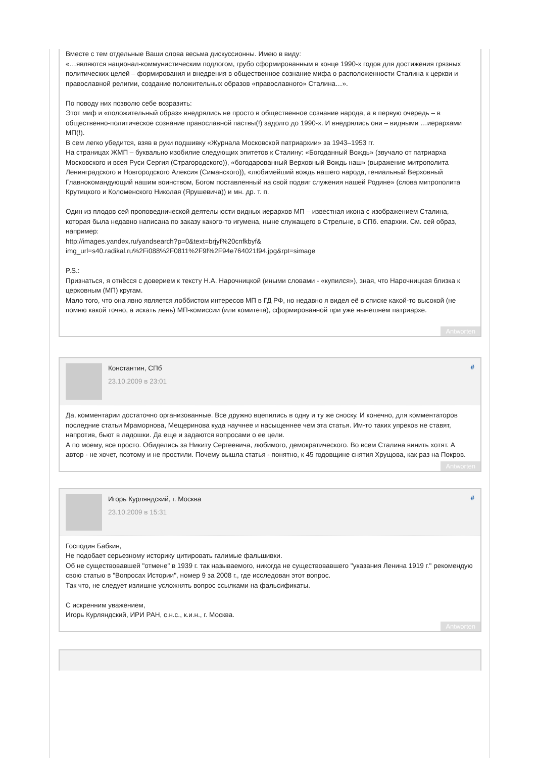Вместе с тем отдельные Ваши слова весьма дискуссионны. Имею в виду:
«…являются национал-коммунистическим подлогом, грубо сформированным в конце 1990-х годов для достижения грязных политических целей – формирования и внедрения в общественное сознание мифа о расположенности Сталина к церкви и православной религии, создание положительных образов «православного» Сталина…».
По поводу них позволю себе возразить:
Этот миф и «положительный образ» внедрялись не просто в общественное сознание народа, а в первую очередь – в общественно-политическое сознание православной паствы(!) задолго до 1990-х. И внедрялись они – видными …иерархами МП(!).
В сем легко убедится, взяв в руки подшивку «Журнала Московской патриархии» за 1943–1953 гг.
На страницах ЖМП – буквально изобилие следующих эпитетов к Сталину: «Богоданный Вождь» (звучало от патриарха Московского и всея Руси Сергия (Страгородского)), «богодарованный Верховный Вождь наш» (выражение митрополита Ленинградского и Новгородского Алексия (Симанского)), «любимейший вождь нашего народа, гениальный Верховный Главнокомандующий нашим воинством, Богом поставленный на свой подвиг служения нашей Родине» (слова митрополита Крутицкого и Коломенского Николая (Ярушевича)) и мн. др. т. п.
Один из плодов сей проповеднической деятельности видных иерархов МП – известная икона с изображением Сталина, которая была недавно написана по заказу какого-то игумена, ныне служащего в Стрельне, в СПб. епархии. См. сей образ, например:
http://images.yandex.ru/yandsearch?p=0&text=brjyf%20cnfkbyf&
img_url=s40.radikal.ru%2Fi088%2F0811%2F9f%2F94e764021f94.jpg&rpt=simage
P.S.:
Признаться, я отнёсся с доверием к тексту Н.А. Нарочницкой (иными словами - «купился»), зная, что Нарочницкая близка к церковным (МП) кругам.
Мало того, что она явно является лоббистом интересов МП в ГД РФ, но недавно я видел её в списке какой-то высокой (не помню какой точно, а искать лень) МП-комиссии (или комитета), сформированной при уже нынешнем патриархе.
Antworten
Константин, СПб
23.10.2009 в 23:01
#
Да, комментарии достаточно организованные. Все дружно вцепились в одну и ту же сноску. И конечно, для комментаторов последние статьи Мраморнова, Мещеринова куда научнее и насыщеннее чем эта статья. Им-то таких упреков не ставят, напротив, бьют в ладошки. Да еще и задаются вопросами о ее цели.
А по моему, все просто. Обиделись за Никиту Сергеевича, любимого, демократического. Во всем Сталина винить хотят. А автор - не хочет, поэтому и не простили. Почему вышла статья - понятно, к 45 годовщине снятия Хрущова, как раз на Покров.
Antworten
Игорь Курляндский, г. Москва
23.10.2009 в 15:31
#
Господин Бабкин,
Не подобает серьезному историку цитировать галимые фальшивки.
Об не существовавшей "отмене" в 1939 г. так называемого, никогда не существовавшего "указания Ленина 1919 г." рекомендую свою статью в "Вопросах Истории", номер 9 за 2008 г., где исследован этот вопрос.
Так что, не следует излишне усложнять вопрос ссылками на фальсификаты.
С искренним уважением,
Игорь Курляндский, ИРИ РАН, с.н.с., к.и.н., г. Москва.
Antworten